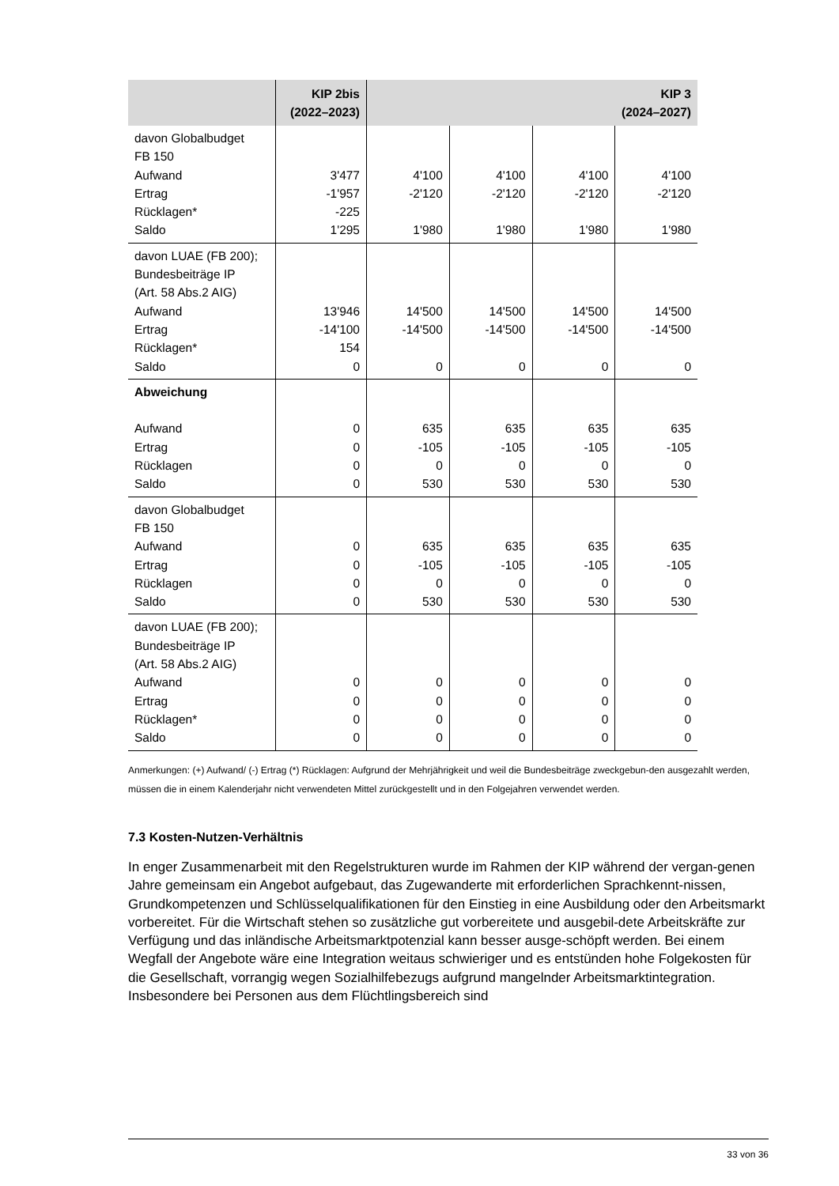| | KIP 2bis (2022–2023) | KIP 3 (2024–2027) | | | |
| --- | --- | --- | --- | --- | --- |
| davon Globalbudget FB 150 Aufwand Ertrag Rücklagen* Saldo | 3'477 -1'957 -225 1'295 | 4'100 -2'120 1'980 | 4'100 -2'120 1'980 | 4'100 -2'120 1'980 | 4'100 -2'120 1'980 |
| davon LUAE (FB 200); Bundesbeiträge IP (Art. 58 Abs.2 AIG) Aufwand Ertrag Rücklagen* Saldo | 13'946 -14'100 154 0 | 14'500 -14'500 0 | 14'500 -14'500 0 | 14'500 -14'500 0 | 14'500 -14'500 0 |
| Abweichung Aufwand Ertrag Rücklagen Saldo | 0 0 0 0 | 635 -105 0 530 | 635 -105 0 530 | 635 -105 0 530 | 635 -105 0 530 |
| davon Globalbudget FB 150 Aufwand Ertrag Rücklagen Saldo | 0 0 0 0 | 635 -105 0 530 | 635 -105 0 530 | 635 -105 0 530 | 635 -105 0 530 |
| davon LUAE (FB 200); Bundesbeiträge IP (Art. 58 Abs.2 AIG) Aufwand Ertrag Rücklagen* Saldo | 0 0 0 0 | 0 0 0 0 | 0 0 0 0 | 0 0 0 0 | 0 0 0 0 |
Anmerkungen: (+) Aufwand/ (-) Ertrag (*) Rücklagen: Aufgrund der Mehrjährigkeit und weil die Bundesbeiträge zweckgebun-den ausgezahlt werden, müssen die in einem Kalenderjahr nicht verwendeten Mittel zurückgestellt und in den Folgejahren verwendet werden.
7.3 Kosten-Nutzen-Verhältnis
In enger Zusammenarbeit mit den Regelstrukturen wurde im Rahmen der KIP während der vergan-genen Jahre gemeinsam ein Angebot aufgebaut, das Zugewanderte mit erforderlichen Sprachkennt-nissen, Grundkompetenzen und Schlüsselqualifikationen für den Einstieg in eine Ausbildung oder den Arbeitsmarkt vorbereitet. Für die Wirtschaft stehen so zusätzliche gut vorbereitete und ausgebil-dete Arbeitskräfte zur Verfügung und das inländische Arbeitsmarktpotenzial kann besser ausge-schöpft werden. Bei einem Wegfall der Angebote wäre eine Integration weitaus schwieriger und es entstünden hohe Folgekosten für die Gesellschaft, vorrangig wegen Sozialhilfebezugs aufgrund mangelnder Arbeitsmarktintegration. Insbesondere bei Personen aus dem Flüchtlingsbereich sind
33 von 36